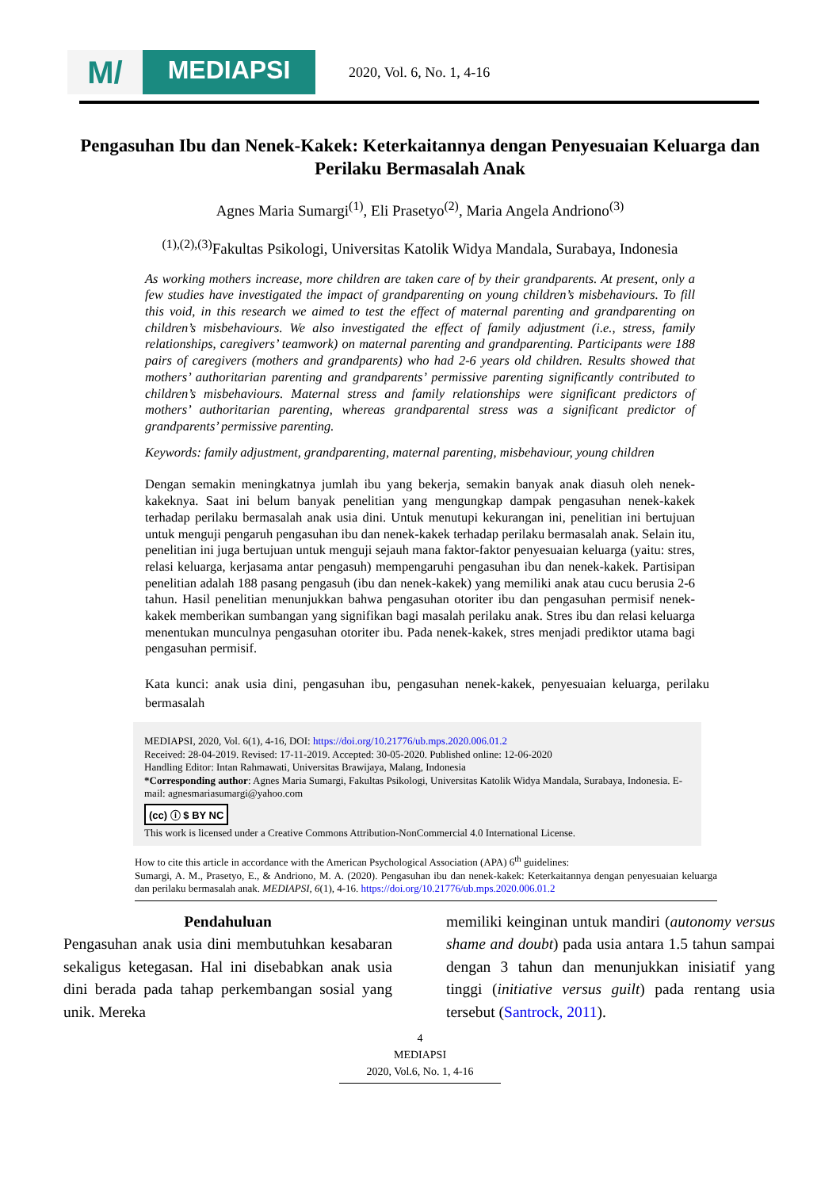M/
MEDIAPSI
2020, Vol. 6, No. 1, 4-16
Pengasuhan Ibu dan Nenek-Kakek: Keterkaitannya dengan Penyesuaian Keluarga dan Perilaku Bermasalah Anak
Agnes Maria Sumargi<sup>(1)</sup>, Eli Prasetyo<sup>(2)</sup>, Maria Angela Andriono<sup>(3)</sup>
<sup>(1),(2),(3)</sup>Fakultas Psikologi, Universitas Katolik Widya Mandala, Surabaya, Indonesia
As working mothers increase, more children are taken care of by their grandparents. At present, only a few studies have investigated the impact of grandparenting on young children’s misbehaviours. To fill this void, in this research we aimed to test the effect of maternal parenting and grandparenting on children’s misbehaviours. We also investigated the effect of family adjustment (i.e., stress, family relationships, caregivers’ teamwork) on maternal parenting and grandparenting. Participants were 188 pairs of caregivers (mothers and grandparents) who had 2-6 years old children. Results showed that mothers’ authoritarian parenting and grandparents’ permissive parenting significantly contributed to children’s misbehaviours. Maternal stress and family relationships were significant predictors of mothers’ authoritarian parenting, whereas grandparental stress was a significant predictor of grandparents’ permissive parenting.
Keywords: family adjustment, grandparenting, maternal parenting, misbehaviour, young children
Dengan semakin meningkatnya jumlah ibu yang bekerja, semakin banyak anak diasuh oleh nenek-kakeknya. Saat ini belum banyak penelitian yang mengungkap dampak pengasuhan nenek-kakek terhadap perilaku bermasalah anak usia dini. Untuk menutupi kekurangan ini, penelitian ini bertujuan untuk menguji pengaruh pengasuhan ibu dan nenek-kakek terhadap perilaku bermasalah anak. Selain itu, penelitian ini juga bertujuan untuk menguji sejauh mana faktor-faktor penyesuaian keluarga (yaitu: stres, relasi keluarga, kerjasama antar pengasuh) mempengaruhi pengasuhan ibu dan nenek-kakek. Partisipan penelitian adalah 188 pasang pengasuh (ibu dan nenek-kakek) yang memiliki anak atau cucu berusia 2-6 tahun. Hasil penelitian menunjukkan bahwa pengasuhan otoriter ibu dan pengasuhan permisif nenek-kakek memberikan sumbangan yang signifikan bagi masalah perilaku anak. Stres ibu dan relasi keluarga menentukan munculnya pengasuhan otoriter ibu. Pada nenek-kakek, stres menjadi prediktor utama bagi pengasuhan permisif.
Kata kunci: anak usia dini, pengasuhan ibu, pengasuhan nenek-kakek, penyesuaian keluarga, perilaku bermasalah
MEDIAPSI, 2020, Vol. 6(1), 4-16, DOI: https://doi.org/10.21776/ub.mps.2020.006.01.2
Received: 28-04-2019. Revised: 17-11-2019. Accepted: 30-05-2020. Published online: 12-06-2020
Handling Editor: Intan Rahmawati, Universitas Brawijaya, Malang, Indonesia
*Corresponding author: Agnes Maria Sumargi, Fakultas Psikologi, Universitas Katolik Widya Mandala, Surabaya, Indonesia. E-mail: agnesmariasumargi@yahoo.com
(cc) ⓘ $ BY NC
This work is licensed under a Creative Commons Attribution-NonCommercial 4.0 International License.
How to cite this article in accordance with the American Psychological Association (APA) 6<sup>th</sup> guidelines:
Sumargi, A. M., Prasetyo, E., & Andriono, M. A. (2020). Pengasuhan ibu dan nenek-kakek: Keterkaitannya dengan penyesuaian keluarga dan perilaku bermasalah anak. MEDIAPSI, 6(1), 4-16. https://doi.org/10.21776/ub.mps.2020.006.01.2
Pendahuluan
Pengasuhan anak usia dini membutuhkan kesabaran sekaligus ketegasan. Hal ini disebabkan anak usia dini berada pada tahap perkembangan sosial yang unik. Mereka
memiliki keinginan untuk mandiri (autonomy versus shame and doubt) pada usia antara 1.5 tahun sampai dengan 3 tahun dan menunjukkan inisiatif yang tinggi (initiative versus guilt) pada rentang usia tersebut (Santrock, 2011).
4
MEDIAPSI
2020, Vol.6, No. 1, 4-16